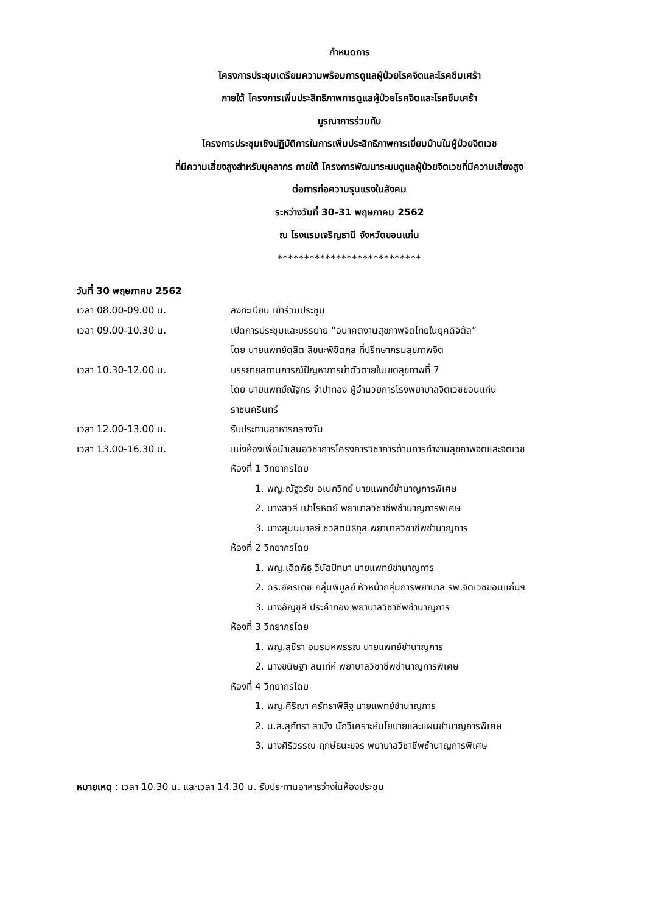กำหนดการ
โครงการประชุมเตรียมความพร้อมการดูแลผู้ป่วยโรคจิตและโรคซึมเศร้า
ภายใต้ โครงการเพิ่มประสิทธิภาพการดูแลผู้ป่วยโรคจิตและโรคซึมเศร้า
บูรณาการร่วมกับ
โครงการประชุมเชิงปฏิบัติการในการเพิ่มประสิทธิภาพการเยี่ยมบ้านในผู้ป่วยจิตเวช
ที่มีความเสี่ยงสูงสำหรับบุคลากร ภายใต้ โครงการพัฒนาระบบดูแลผู้ป่วยจิตเวชที่มีความเสี่ยงสูง
ต่อการก่อความรุนแรงในสังคม
ระหว่างวันที่ 30-31 พฤษภาคม 2562
ณ โรงแรมเจริญธานี จังหวัดขอนแก่น
***************************
วันที่ 30 พฤษภาคม 2562
เวลา 08.00-09.00 น. ลงทะเบียน เข้าร่วมประชุม
เวลา 09.00-10.30 น. เปิดการประชุมและบรรยาย “อนาคตงานสุขภาพจิตไทยในยุคดิจิตัล”
โดย นายแพทย์ดุสิต ลิขนะพิชิตกุล ที่ปรึกษากรมสุขภาพจิต
เวลา 10.30-12.00 น. บรรยายสถานการณ์ปัญหาการฆ่าตัวตายในเขตสุขภาพที่ 7
โดย นายแพทย์ณัฐกร จำปาทอง ผู้อำนวยการโรงพยาบาลจิตเวชขอนแก่น
ราชนครินทร์
เวลา 12.00-13.00 น. รับประทานอาหารกลางวัน
เวลา 13.00-16.30 น. แบ่งห้องเพื่อนำเสนอวิชาการโครงการวิชาการด้านการทำงานสุขภาพจิตและจิตเวช
ห้องที่ 1 วิทยากรโดย
1. พญ.ณัฐวรัช อเนกวิทย์ นายแพทย์ชำนาญการพิเศษ
2. นางสิวลี เปาโรหิตย์ พยาบาลวิชาชีพชำนาญการพิเศษ
3. นางสุมนมาลย์ ชวลิตนิธิกุล พยาบาลวิชาชีพชำนาญการ
ห้องที่ 2 วิทยากรโดย
1. พญ.เฉิดพิธุ วินัสปัทมา นายแพทย์ชำนาญการ
2. ดร.อัครเดช กลุ่นพิบูลย์ หัวหน้ากลุ่มการพยาบาล รพ.จิตเวชขอนแก่นฯ
3. นางอัญชุลี ประคำทอง พยาบาลวิชาชีพชำนาญการ
ห้องที่ 3 วิทยากรโดย
1. พญ.สุชีรา อมรมหพรรณ นายแพทย์ชำนาญการ
2. นางขนิษฐา สนเท่ห์ พยาบาลวิชาชีพชำนาญการพิเศษ
ห้องที่ 4 วิทยากรโดย
1. พญ.ศิริณา ศรัทธาพิสิฐ นายแพทย์ชำนาญการ
2. น.ส.สุภัทรา สามัง นักวิเคราะห์นโยบายและแผนชำนาญการพิเศษ
3. นางศิริวรรณ ฤกษ์ธนะขจร พยาบาลวิชาชีพชำนาญการพิเศษ
หมายเหตุ : เวลา 10.30 น. และเวลา 14.30 น. รับประทานอาหารว่างในห้องประชุม